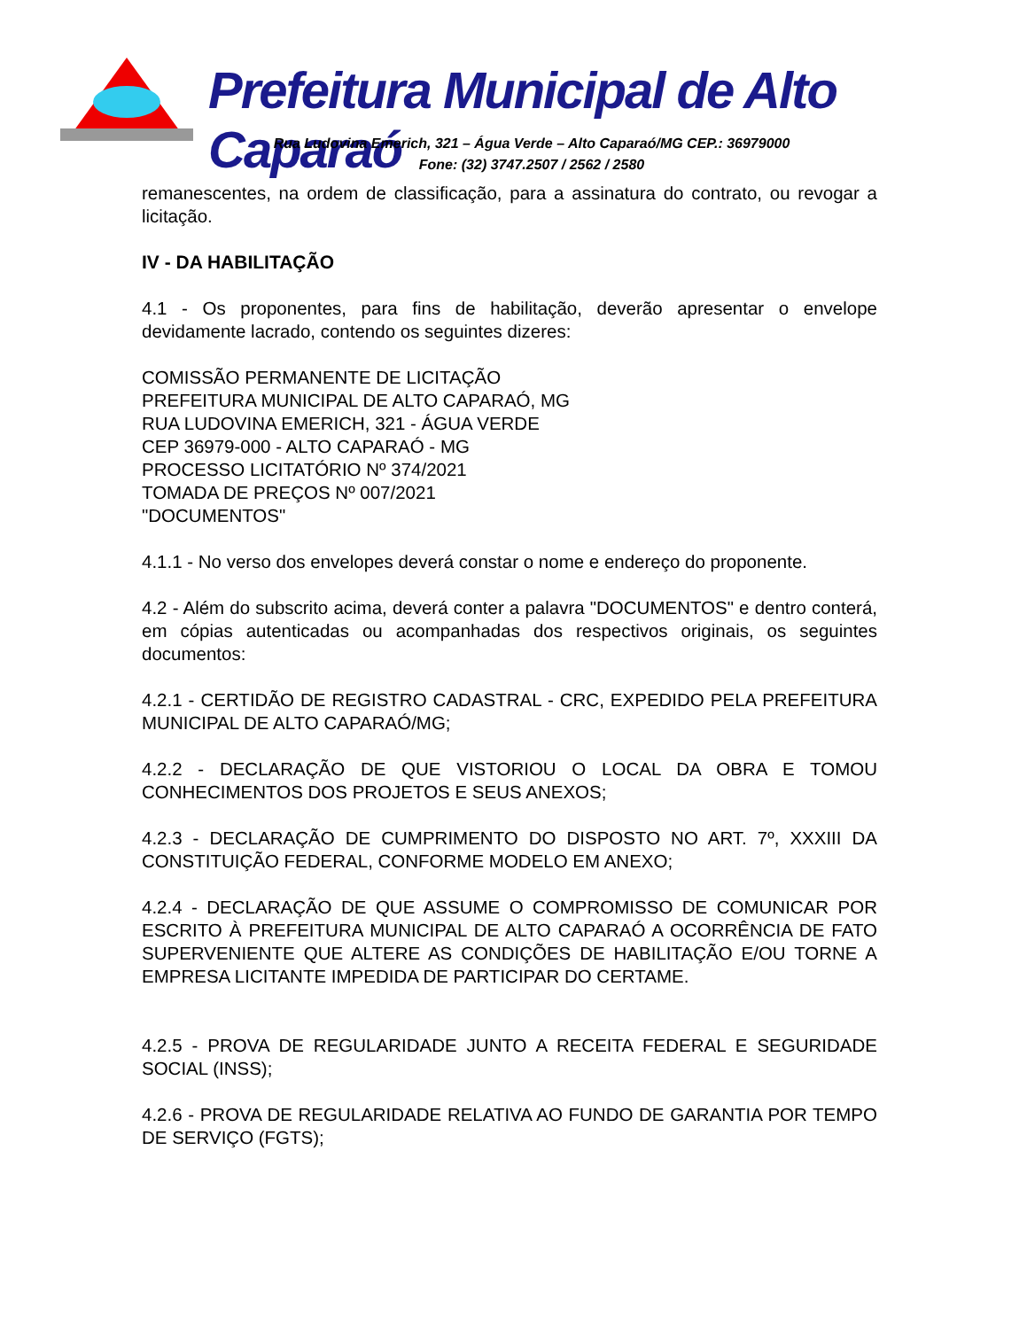Prefeitura Municipal de Alto Caparaó
Rua Ludovina Emerich, 321 – Água Verde – Alto Caparaó/MG CEP.: 36979000
Fone: (32) 3747.2507 / 2562 / 2580
remanescentes, na ordem de classificação, para a assinatura do contrato, ou revogar a licitação.
IV - DA HABILITAÇÃO
4.1 - Os proponentes, para fins de habilitação, deverão apresentar o envelope devidamente lacrado, contendo os seguintes dizeres:
COMISSÃO PERMANENTE DE LICITAÇÃO
PREFEITURA MUNICIPAL DE ALTO CAPARAÓ, MG
RUA LUDOVINA EMERICH, 321 - ÁGUA VERDE
CEP 36979-000 - ALTO CAPARAÓ - MG
PROCESSO LICITATÓRIO Nº 374/2021
TOMADA DE PREÇOS Nº 007/2021
"DOCUMENTOS"
4.1.1 - No verso dos envelopes deverá constar o nome e endereço do proponente.
4.2 - Além do subscrito acima, deverá conter a palavra "DOCUMENTOS" e dentro conterá, em cópias autenticadas ou acompanhadas dos respectivos originais, os seguintes documentos:
4.2.1 - CERTIDÃO DE REGISTRO CADASTRAL - CRC, EXPEDIDO PELA PREFEITURA MUNICIPAL DE ALTO CAPARAÓ/MG;
4.2.2 - DECLARAÇÃO DE QUE VISTORIOU O LOCAL DA OBRA E TOMOU CONHECIMENTOS DOS PROJETOS E SEUS ANEXOS;
4.2.3 - DECLARAÇÃO DE CUMPRIMENTO DO DISPOSTO NO ART. 7º, XXXIII DA CONSTITUIÇÃO FEDERAL, CONFORME MODELO EM ANEXO;
4.2.4 - DECLARAÇÃO DE QUE ASSUME O COMPROMISSO DE COMUNICAR POR ESCRITO À PREFEITURA MUNICIPAL DE ALTO CAPARAÓ A OCORRÊNCIA DE FATO SUPERVENIENTE QUE ALTERE AS CONDIÇÕES DE HABILITAÇÃO E/OU TORNE A EMPRESA LICITANTE IMPEDIDA DE PARTICIPAR DO CERTAME.
4.2.5 - PROVA DE REGULARIDADE JUNTO A RECEITA FEDERAL E SEGURIDADE SOCIAL (INSS);
4.2.6 - PROVA DE REGULARIDADE RELATIVA AO FUNDO DE GARANTIA POR TEMPO DE SERVIÇO (FGTS);